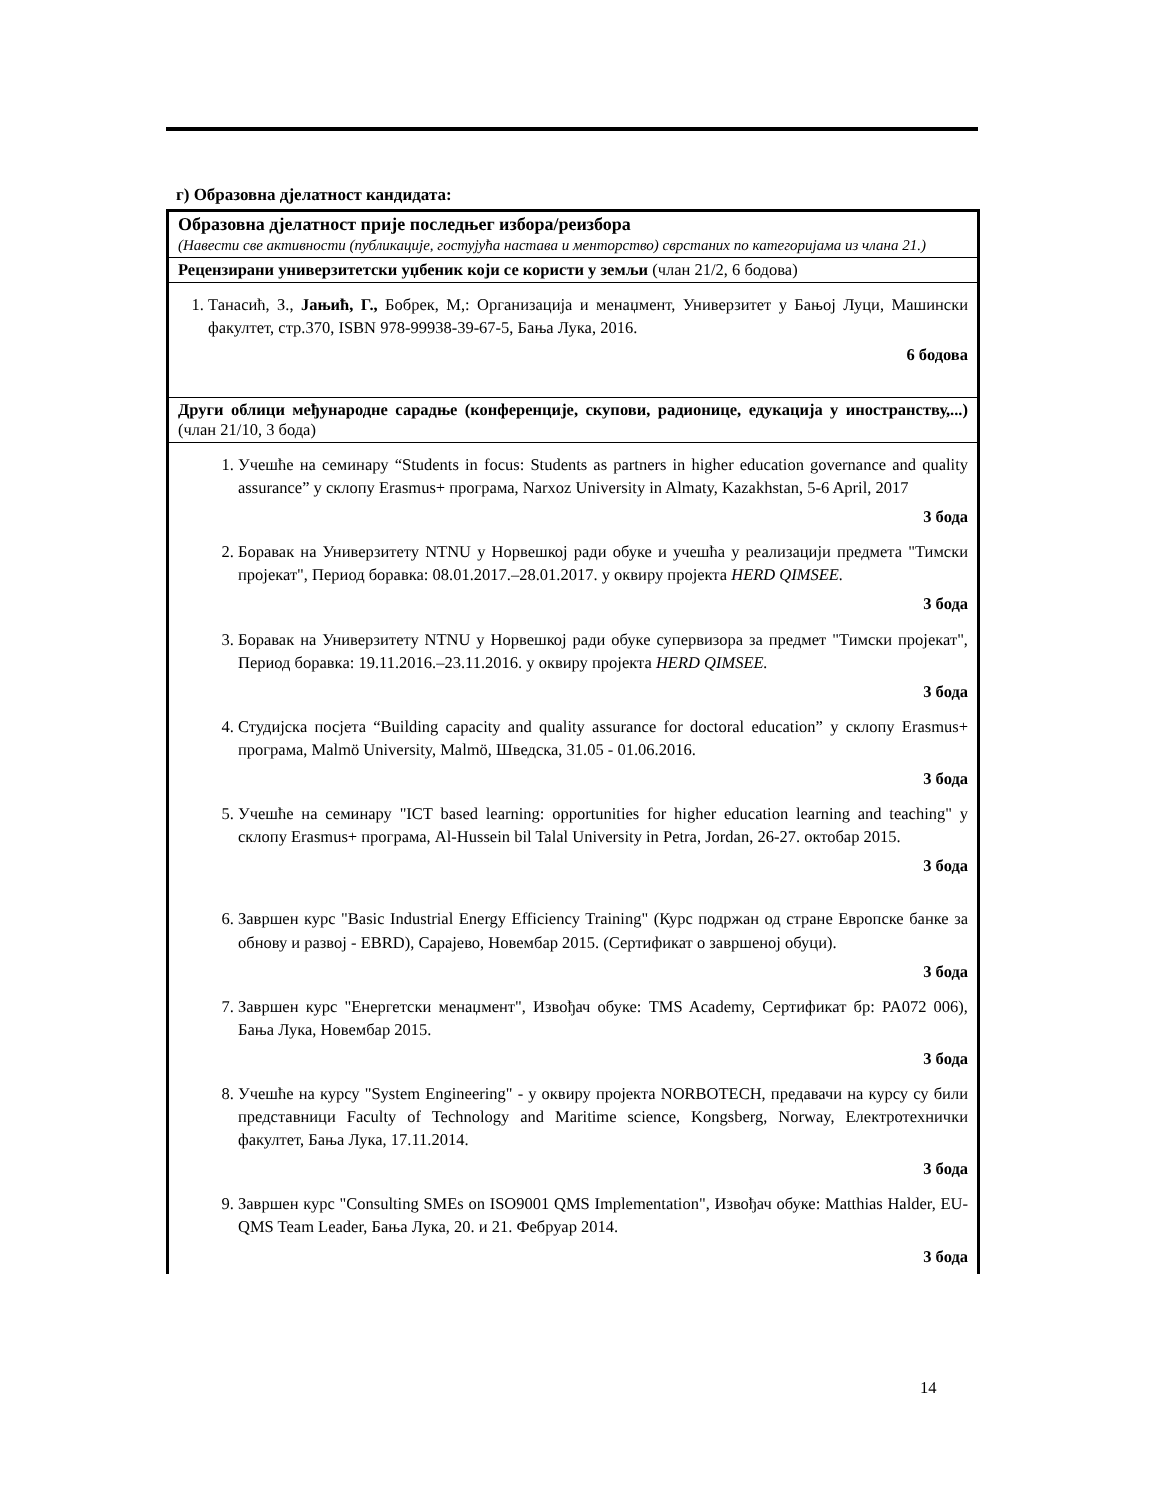г) Образовна дјелатност кандидата:
| Образовна дјелатност прије последњег избора/реизбора (Навести све активности (публикације, гостујућа настава и менторство) сврстаних по категоријама из члана 21.) |
| Рецензирани универзитетски уџбеник који се користи у земљи (члан 21/2, 6 бодова) |
| 1. Танасић, З., Јањић, Г., Бобрек, М,: Организација и менаџмент, Универзитет у Бањој Луци, Машински факултет, стр.370, ISBN 978-99938-39-67-5, Бања Лука, 2016. 6 бодова |
| Други облици међународне сарадње (конференције, скупови, радионице, едукација у иностранству,...) (члан 21/10, 3 бода) |
| 1. Учешће на семинару “Students in focus: Students as partners in higher education governance and quality assurance” у склопу Erasmus+ програма, Narxoz University in Almaty, Kazakhstan, 5-6 April, 2017 3 бода 2. Боравак на Универзитету NTNU у Норвешкој ради обуке и учешћа у реализацији предмета "Тимски пројекат", Период боравка: 08.01.2017.–28.01.2017. у оквиру пројекта HERD QIMSEE. 3 бода 3. Боравак на Универзитету NTNU у Норвешкој ради обуке супервизора за предмет "Тимски пројекат", Период боравка: 19.11.2016.–23.11.2016. у оквиру пројекта HERD QIMSEE. 3 бода 4. Студијска посјета “Building capacity and quality assurance for doctoral education” у склопу Erasmus+ програма, Malmö University, Malmö, Шведска, 31.05 - 01.06.2016. 3 бода 5. Учешће на семинару "ICT based learning: opportunities for higher education learning and teaching" у склопу Erasmus+ програма, Al-Hussein bil Talal University in Petra, Jordan, 26-27. октобар 2015. 3 бода 6. Завршен курс "Basic Industrial Energy Efficiency Training" (Курс подржан од стране Европске банке за обнову и развој - EBRD), Сарајево, Новембар 2015. (Сертификат о завршеној обуци). 3 бода 7. Завршен курс "Енергетски менаџмент", Извођач обуке: TMS Academy, Сертификат бр: PA072 006), Бања Лука, Новембар 2015. 3 бода 8. Учешће на курсу "System Engineering" - у оквиру пројекта NORBOTECH, предавачи на курсу су били представници Faculty of Technology and Maritime science, Kongsberg, Norway, Електротехнички факултет, Бања Лука, 17.11.2014. 3 бода 9. Завршен курс "Consulting SMEs on ISO9001 QMS Implementation", Извођач обуке: Matthias Halder, EU-QMS Team Leader, Бања Лука, 20. и 21. Фебруар 2014. 3 бода |
14